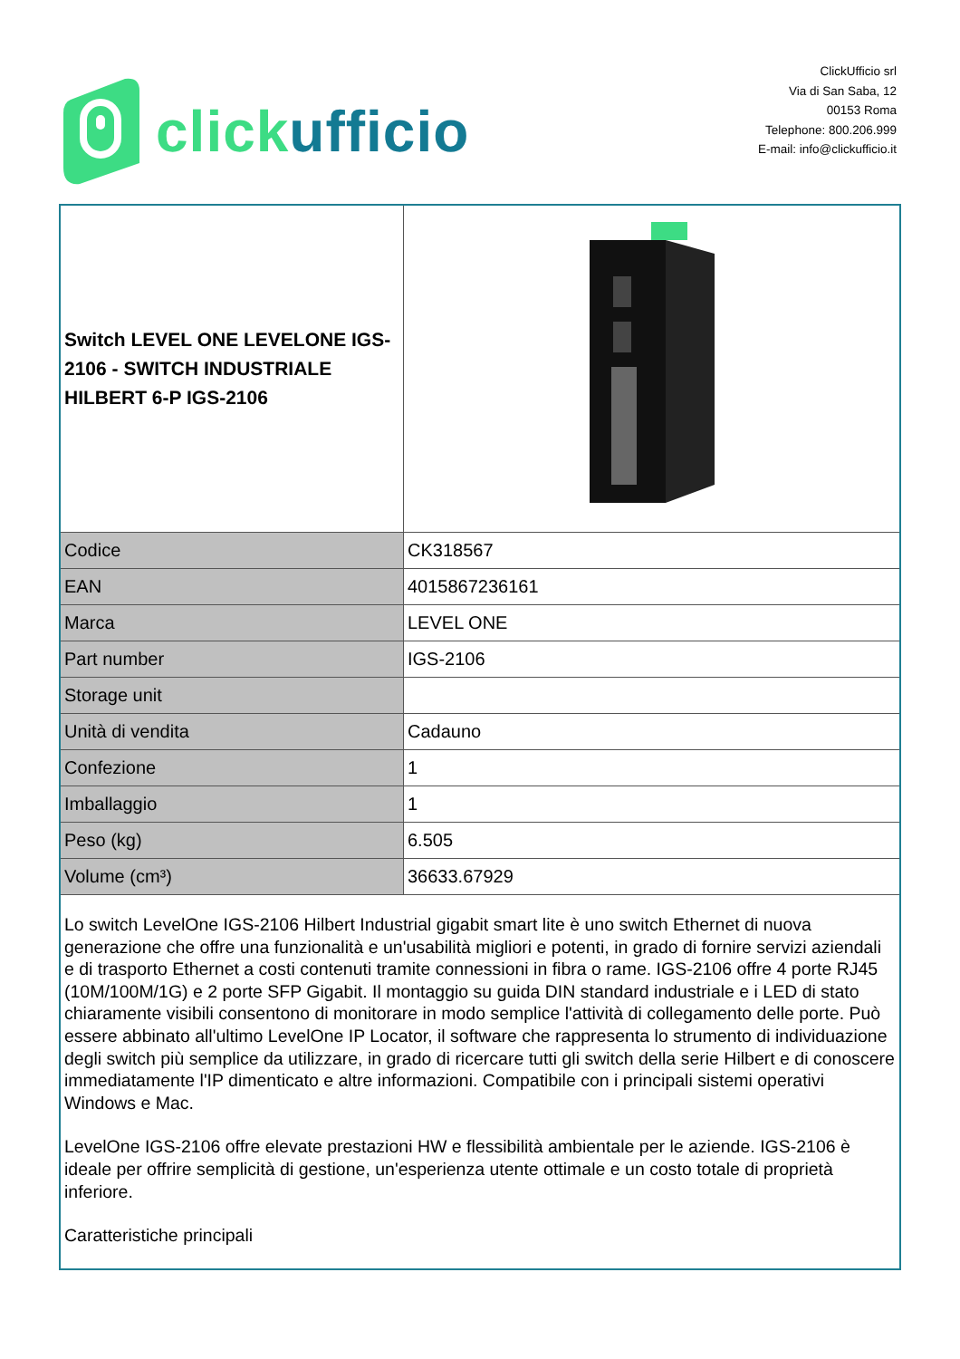click ufficio
ClickUfficio srl
Via di San Saba, 12
00153 Roma
Telephone: 800.206.999
E-mail: info@clickufficio.it
| Switch LEVEL ONE LEVELONE IGS-2106 - SWITCH INDUSTRIALE HILBERT 6-P IGS-2106 | |
| Codice | CK318567 |
| EAN | 4015867236161 |
| Marca | LEVEL ONE |
| Part number | IGS-2106 |
| Storage unit | |
| Unità di vendita | Cadauno |
| Confezione | 1 |
| Imballaggio | 1 |
| Peso (kg) | 6.505 |
| Volume (cm³) | 36633.67929 |
| Lo switch LevelOne IGS-2106 Hilbert Industrial gigabit smart lite è uno switch Ethernet di nuova generazione che offre una funzionalità e un'usabilità migliori e potenti, in grado di fornire servizi aziendali e di trasporto Ethernet a costi contenuti tramite connessioni in fibra o rame. IGS-2106 offre 4 porte RJ45 (10M/100M/1G) e 2 porte SFP Gigabit. Il montaggio su guida DIN standard industriale e i LED di stato chiaramente visibili consentono di monitorare in modo semplice l'attività di collegamento delle porte. Può essere abbinato all'ultimo LevelOne IP Locator, il software che rappresenta lo strumento di individuazione degli switch più semplice da utilizzare, in grado di ricercare tutti gli switch della serie Hilbert e di conoscere immediatamente l'IP dimenticato e altre informazioni. Compatibile con i principali sistemi operativi Windows e Mac. LevelOne IGS-2106 offre elevate prestazioni HW e flessibilità ambientale per le aziende. IGS-2106 è ideale per offrire semplicità di gestione, un'esperienza utente ottimale e un costo totale di proprietà inferiore. Caratteristiche principali | |